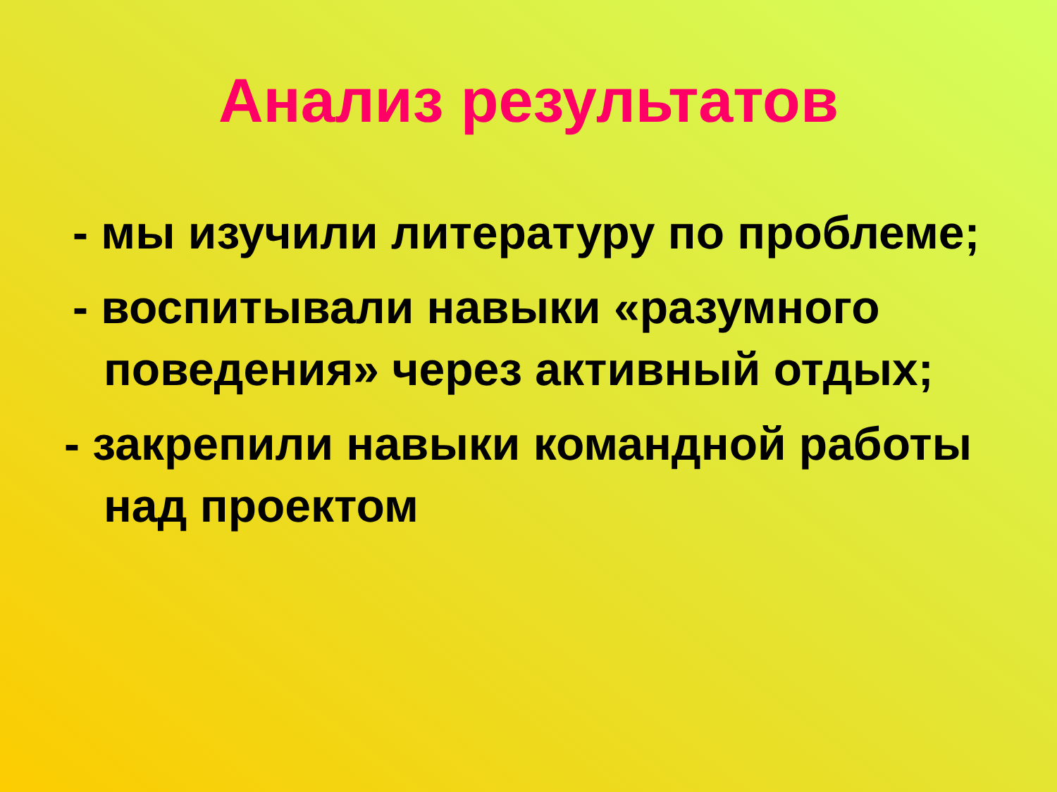Анализ результатов
- мы изучили литературу по проблеме;
- воспитывали навыки «разумного поведения» через активный отдых;
- закрепили навыки командной работы над проектом